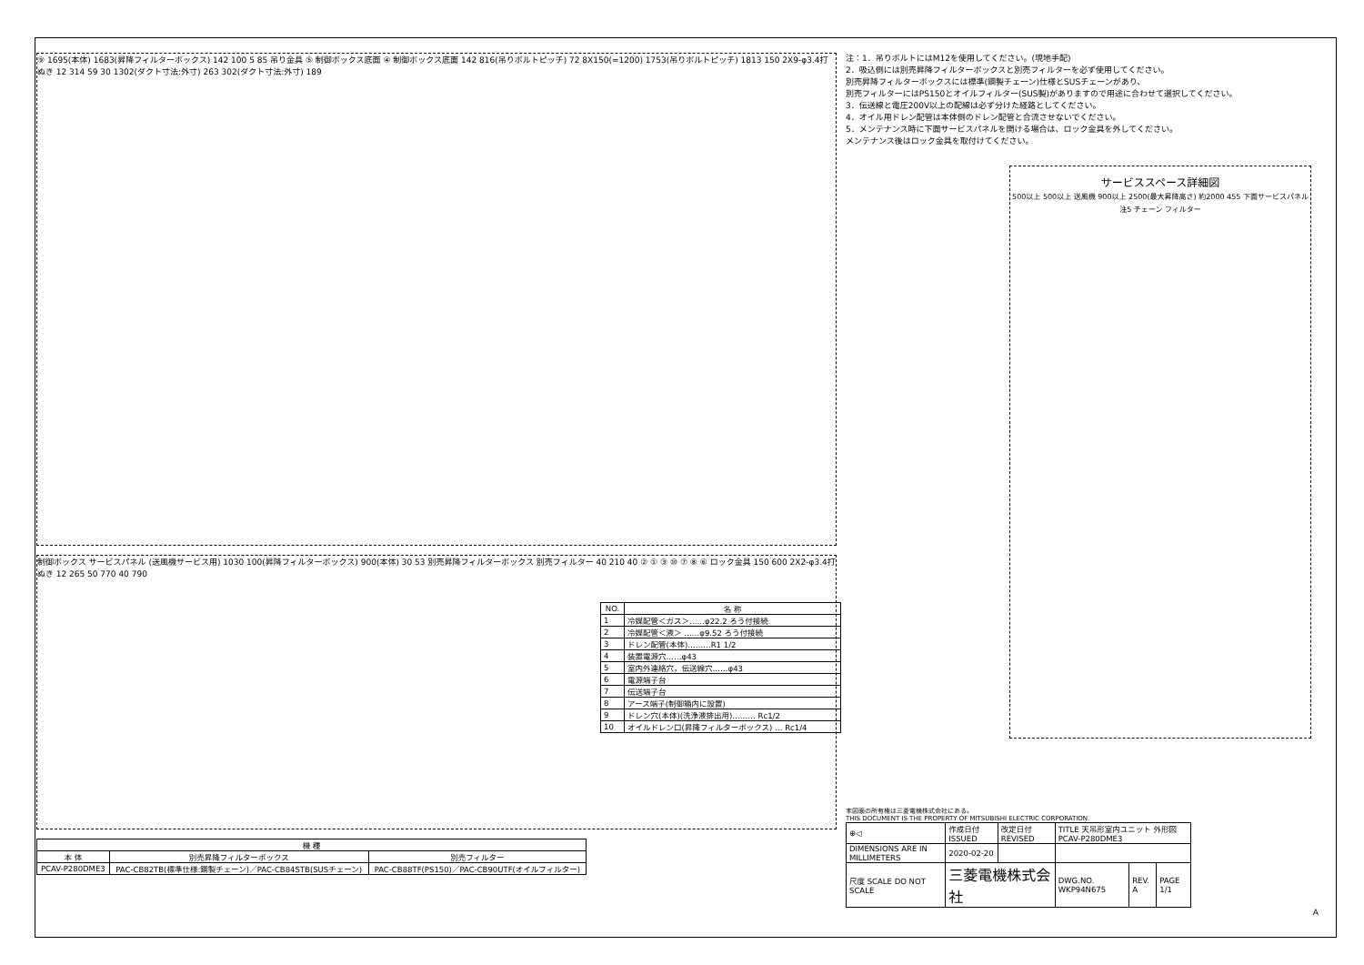⑨ 1695(本体) 1683(昇降フィルターボックス) 142 100 5 85 吊り金具 ⑤ 制御ボックス底面 ④ 制御ボックス底面 142 816(吊りボルトピッチ) 72 8X150(=1200) 1753(吊りボルトピッチ) 1813 150 2X9-φ3.4打ぬき 12 314 59 30 1302(ダクト寸法:外寸) 263 302(ダクト寸法:外寸) 189
制御ボックス サービスパネル (送風機サービス用) 1030 100(昇降フィルターボックス) 900(本体) 30 53 別売昇降フィルターボックス 別売フィルター 40 210 40 ② ① ③ ⑩ ⑦ ⑧ ⑥ ロック金具 150 600 2X2-φ3.4打ぬき 12 265 50 770 40 790
| 機 種 | | |
| --- | --- | --- |
| 本 体 | 別売昇降フィルターボックス | 別売フィルター |
| PCAV-P280DME3 | PAC-CB82TB(標準仕様:鋼製チェーン)／PAC-CB84STB(SUSチェーン) | PAC-CB88TF(PS150)／PAC-CB90UTF(オイルフィルター) |
注：1．吊りボルトにはM12を使用してください。(現地手配)
2．吸込側には別売昇降フィルターボックスと別売フィルターを必ず使用してください。
別売昇降フィルターボックスには標準(鋼製チェーン)仕様とSUSチェーンがあり、
別売フィルターにはPS150とオイルフィルター(SUS製)がありますので用途に合わせて選択してください。
3．伝送線と電圧200V以上の配線は必ず分けた経路としてください。
4．オイル用ドレン配管は本体側のドレン配管と合流させないでください。
5．メンテナンス時に下面サービスパネルを開ける場合は、ロック金具を外してください。
メンテナンス後はロック金具を取付けてください。
サービススペース詳細図
500以上 500以上 送風機 900以上 2500(最大昇降高さ) 約2000 455 下面サービスパネル 注5 チェーン フィルター
| NO. | 名 称 |
| --- | --- |
| 1 | 冷媒配管＜ガス＞……φ22.2 ろう付接続 |
| 2 | 冷媒配管＜液＞ ……φ9.52 ろう付接続 |
| 3 | ドレン配管(本体)………R1 1/2 |
| 4 | 装置電源穴……φ43 |
| 5 | 室内外連絡穴，伝送線穴……φ43 |
| 6 | 電源端子台 |
| 7 | 伝送端子台 |
| 8 | アース端子(制御箱内に設置) |
| 9 | ドレン穴(本体)(洗浄液排出用)……… Rc1/2 |
| 10 | オイルドレン口(昇降フィルターボックス) … Rc1/4 |
本図面の所有権は三菱電機株式会社にある。
THIS DOCUMENT IS THE PROPERTY OF MITSUBISHI ELECTRIC CORPORATION.
| ⊕◁ | 作成日付 ISSUED | 改定日付 REVISED | TITLE 天吊形室内ユニット 外形図 PCAV-P280DME3 | | |
| DIMENSIONS ARE IN MILLIMETERS | 2020-02-20 | | | | |
| 尺度 SCALE DO NOT SCALE | 三菱電機株式会社 | | DWG.NO. WKP94N675 | REV. A | PAGE 1/1 |
A